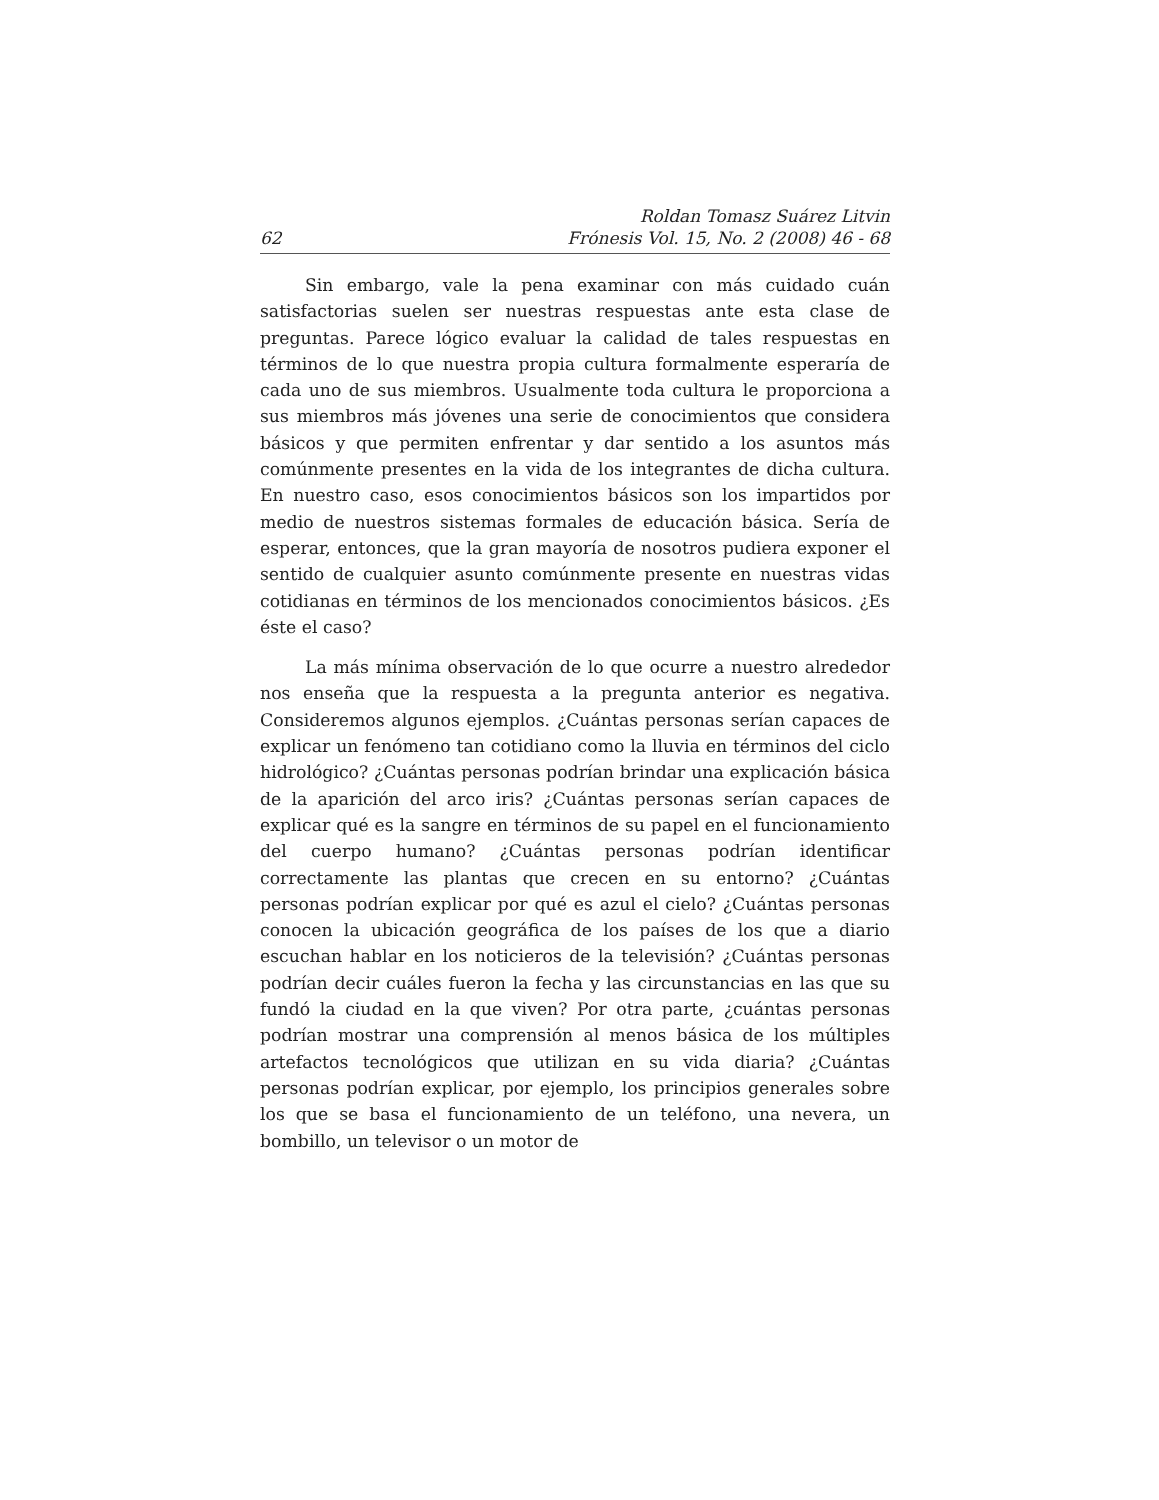62 Roldan Tomasz Suárez Litvin
Frónesis Vol. 15, No. 2 (2008) 46 - 68
Sin embargo, vale la pena examinar con más cuidado cuán satisfactorias suelen ser nuestras respuestas ante esta clase de preguntas. Parece lógico evaluar la calidad de tales respuestas en términos de lo que nuestra propia cultura formalmente esperaría de cada uno de sus miembros. Usualmente toda cultura le proporciona a sus miembros más jóvenes una serie de conocimientos que considera básicos y que permiten enfrentar y dar sentido a los asuntos más comúnmente presentes en la vida de los integrantes de dicha cultura. En nuestro caso, esos conocimientos básicos son los impartidos por medio de nuestros sistemas formales de educación básica. Sería de esperar, entonces, que la gran mayoría de nosotros pudiera exponer el sentido de cualquier asunto comúnmente presente en nuestras vidas cotidianas en términos de los mencionados conocimientos básicos. ¿Es éste el caso?
La más mínima observación de lo que ocurre a nuestro alrededor nos enseña que la respuesta a la pregunta anterior es negativa. Consideremos algunos ejemplos. ¿Cuántas personas serían capaces de explicar un fenómeno tan cotidiano como la lluvia en términos del ciclo hidrológico? ¿Cuántas personas podrían brindar una explicación básica de la aparición del arco iris? ¿Cuántas personas serían capaces de explicar qué es la sangre en términos de su papel en el funcionamiento del cuerpo humano? ¿Cuántas personas podrían identificar correctamente las plantas que crecen en su entorno? ¿Cuántas personas podrían explicar por qué es azul el cielo? ¿Cuántas personas conocen la ubicación geográfica de los países de los que a diario escuchan hablar en los noticieros de la televisión? ¿Cuántas personas podrían decir cuáles fueron la fecha y las circunstancias en las que su fundó la ciudad en la que viven? Por otra parte, ¿cuántas personas podrían mostrar una comprensión al menos básica de los múltiples artefactos tecnológicos que utilizan en su vida diaria? ¿Cuántas personas podrían explicar, por ejemplo, los principios generales sobre los que se basa el funcionamiento de un teléfono, una nevera, un bombillo, un televisor o un motor de